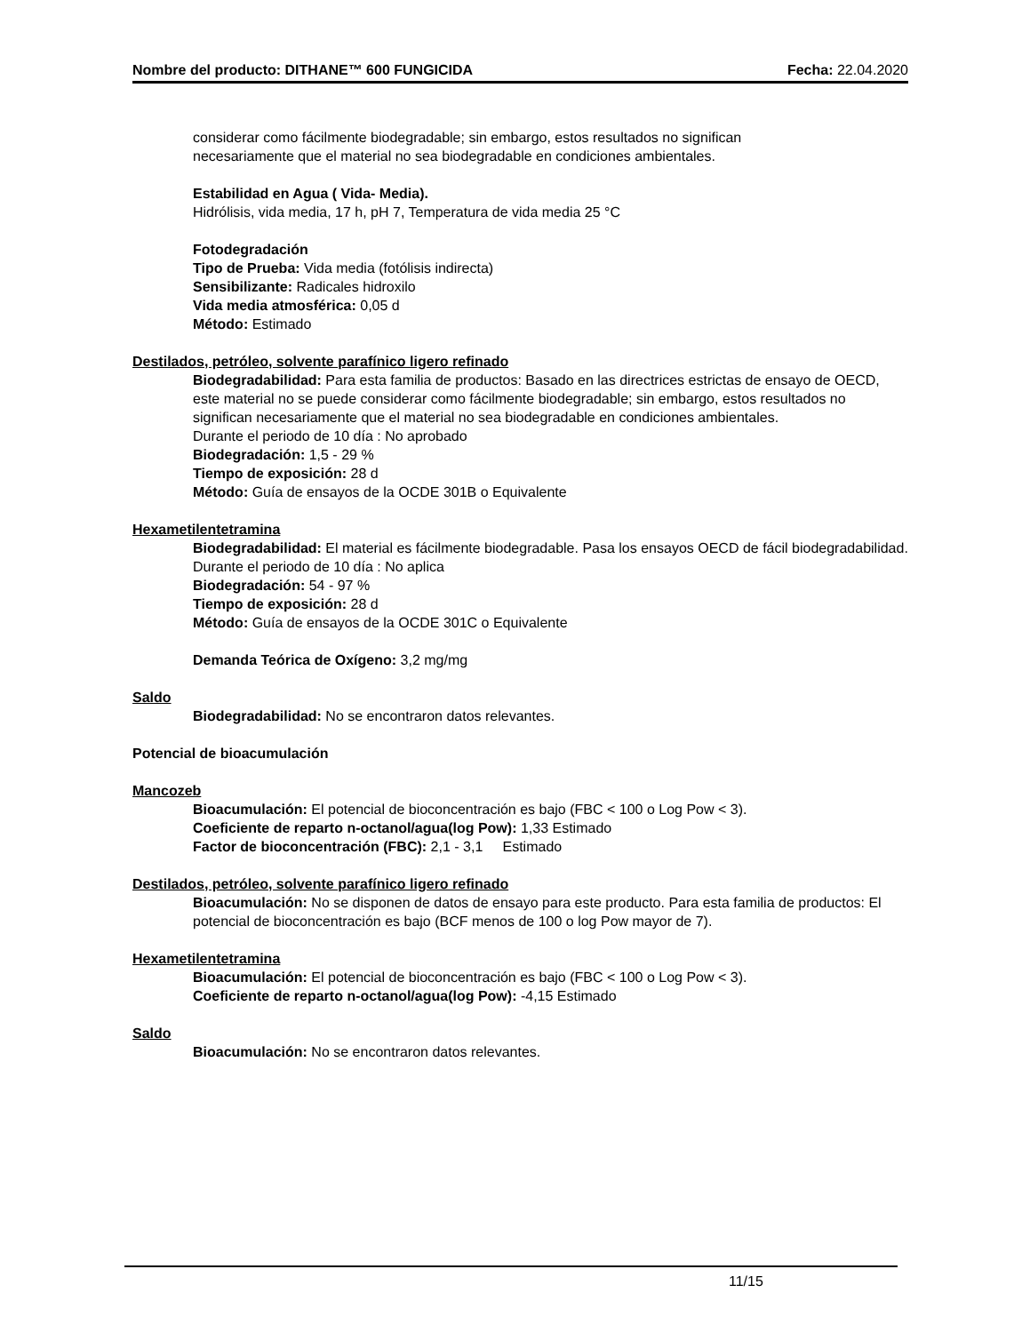Nombre del producto: DITHANE™ 600 FUNGICIDA Fecha: 22.04.2020
considerar como fácilmente biodegradable; sin embargo, estos resultados no significan
necesariamente que el material no sea biodegradable en condiciones ambientales.
Estabilidad en Agua ( Vida- Media).
Hidrólisis, vida media, 17 h, pH 7, Temperatura de vida media 25 °C
Fotodegradación
Tipo de Prueba: Vida media (fotólisis indirecta)
Sensibilizante: Radicales hidroxilo
Vida media atmosférica: 0,05 d
Método: Estimado
Destilados, petróleo, solvente parafínico ligero refinado
Biodegradabilidad: Para esta familia de productos: Basado en las directrices estrictas de ensayo de OECD, este material no se puede considerar como fácilmente biodegradable; sin embargo, estos resultados no significan necesariamente que el material no sea biodegradable en condiciones ambientales.
Durante el periodo de 10 día : No aprobado
Biodegradación: 1,5 - 29 %
Tiempo de exposición: 28 d
Método: Guía de ensayos de la OCDE 301B o Equivalente
Hexametilentetramina
Biodegradabilidad: El material es fácilmente biodegradable. Pasa los ensayos OECD de fácil biodegradabilidad.
Durante el periodo de 10 día : No aplica
Biodegradación: 54 - 97 %
Tiempo de exposición: 28 d
Método: Guía de ensayos de la OCDE 301C o Equivalente
Demanda Teórica de Oxígeno: 3,2 mg/mg
Saldo
Biodegradabilidad: No se encontraron datos relevantes.
Potencial de bioacumulación
Mancozeb
Bioacumulación: El potencial de bioconcentración es bajo (FBC < 100 o Log Pow < 3).
Coeficiente de reparto n-octanol/agua(log Pow): 1,33 Estimado
Factor de bioconcentración (FBC): 2,1 - 3,1 Estimado
Destilados, petróleo, solvente parafínico ligero refinado
Bioacumulación: No se disponen de datos de ensayo para este producto. Para esta familia de productos: El potencial de bioconcentración es bajo (BCF menos de 100 o log Pow mayor de 7).
Hexametilentetramina
Bioacumulación: El potencial de bioconcentración es bajo (FBC < 100 o Log Pow < 3).
Coeficiente de reparto n-octanol/agua(log Pow): -4,15 Estimado
Saldo
Bioacumulación: No se encontraron datos relevantes.
11/15